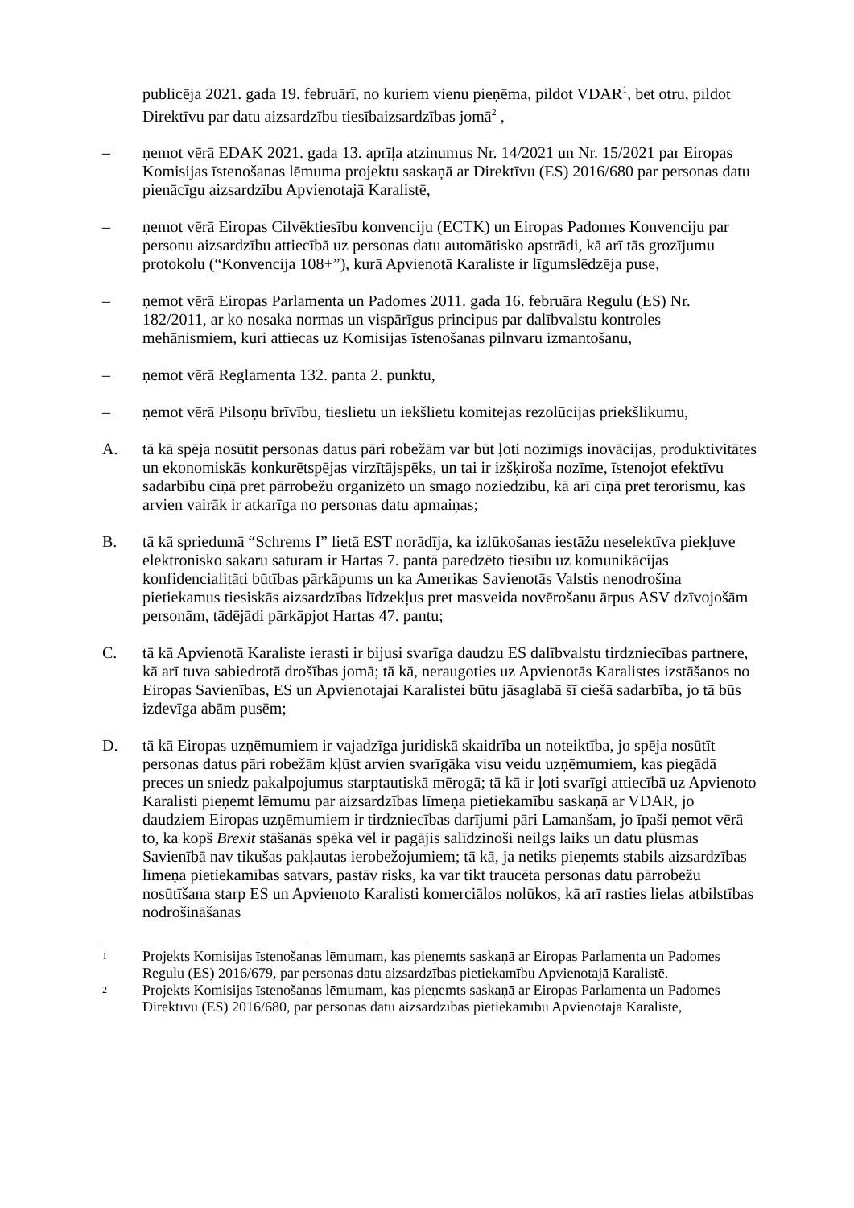publicēja 2021. gada 19. februārī, no kuriem vienu pieņēma, pildot VDAR<sup>1</sup>, bet otru, pildot Direktīvu par datu aizsardzību tiesībaizsardzības jomā<sup>2</sup> ,
– ņemot vērā EDAK 2021. gada 13. aprīļa atzinumus Nr. 14/2021 un Nr. 15/2021 par Eiropas Komisijas īstenošanas lēmuma projektu saskaņā ar Direktīvu (ES) 2016/680 par personas datu pienācīgu aizsardzību Apvienotajā Karalistē,
– ņemot vērā Eiropas Cilvēktiesību konvenciju (ECTK) un Eiropas Padomes Konvenciju par personu aizsardzību attiecībā uz personas datu automātisko apstrādi, kā arī tās grozījumu protokolu (“Konvencija 108+”), kurā Apvienotā Karaliste ir līgumslēdzēja puse,
– ņemot vērā Eiropas Parlamenta un Padomes 2011. gada 16. februāra Regulu (ES) Nr. 182/2011, ar ko nosaka normas un vispārīgus principus par dalībvalstu kontroles mehānismiem, kuri attiecas uz Komisijas īstenošanas pilnvaru izmantošanu,
– ņemot vērā Reglamenta 132. panta 2. punktu,
– ņemot vērā Pilsoņu brīvību, tieslietu un iekšlietu komitejas rezolūcijas priekšlikumu,
A. tā kā spēja nosūtīt personas datus pāri robežām var būt ļoti nozīmīgs inovācijas, produktivitātes un ekonomiskās konkurētspējas virzītājspēks, un tai ir izšķiroša nozīme, īstenojot efektīvu sadarbību cīņā pret pārrobežu organizēto un smago noziedzību, kā arī cīņā pret terorismu, kas arvien vairāk ir atkarīga no personas datu apmaiņas;
B. tā kā spriedumā “Schrems I” lietā EST norādīja, ka izlūkošanas iestāžu neselektīva piekļuve elektronisko sakaru saturam ir Hartas 7. pantā paredzēto tiesību uz komunikācijas konfidencialitāti būtības pārkāpums un ka Amerikas Savienotās Valstis nenodrošina pietiekamus tiesiskās aizsardzības līdzekļus pret masveida novērošanu ārpus ASV dzīvojošām personām, tādējādi pārkāpjot Hartas 47. pantu;
C. tā kā Apvienotā Karaliste ierasti ir bijusi svarīga daudzu ES dalībvalstu tirdzniecības partnere, kā arī tuva sabiedrotā drošības jomā; tā kā, neraugoties uz Apvienotās Karalistes izstāšanos no Eiropas Savienības, ES un Apvienotajai Karalistei būtu jāsaglabā šī ciešā sadarbība, jo tā būs izdevīga abām pusēm;
D. tā kā Eiropas uzņēmumiem ir vajadzīga juridiskā skaidrība un noteiktība, jo spēja nosūtīt personas datus pāri robežām kļūst arvien svarīgāka visu veidu uzņēmumiem, kas piegādā preces un sniedz pakalpojumus starptautiskā mērogā; tā kā ir ļoti svarīgi attiecībā uz Apvienoto Karalisti pieņemt lēmumu par aizsardzības līmeņa pietiekamību saskaņā ar VDAR, jo daudziem Eiropas uzņēmumiem ir tirdzniecības darījumi pāri Lamanšam, jo īpaši ņemot vērā to, ka kopš Brexit stāšanās spēkā vēl ir pagājis salīdzinoši neilgs laiks un datu plūsmas Savienībā nav tikušas pakļautas ierobežojumiem; tā kā, ja netiks pieņemts stabils aizsardzības līmeņa pietiekamības satvars, pastāv risks, ka var tikt traucēta personas datu pārrobežu nosūtīšana starp ES un Apvienoto Karalisti komerciālos nolūkos, kā arī rasties lielas atbilstības nodrošināšanas
<sup>1</sup>
Projekts Komisijas īstenošanas lēmumam, kas pieņemts saskaņā ar Eiropas Parlamenta un Padomes Regulu (ES) 2016/679, par personas datu aizsardzības pietiekamību Apvienotajā Karalistē.
<sup>2</sup>
Projekts Komisijas īstenošanas lēmumam, kas pieņemts saskaņā ar Eiropas Parlamenta un Padomes Direktīvu (ES) 2016/680, par personas datu aizsardzības pietiekamību Apvienotajā Karalistē,